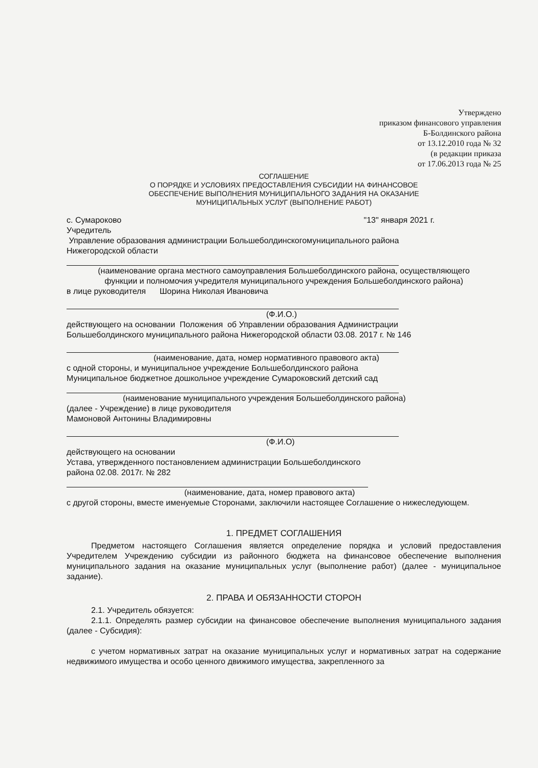Утверждено
приказом финансового управления
Б-Болдинского района
от 13.12.2010 года № 32
(в редакции приказа
от 17.06.2013 года № 25
СОГЛАШЕНИЕ
О ПОРЯДКЕ И УСЛОВИЯХ ПРЕДОСТАВЛЕНИЯ СУБСИДИИ НА ФИНАНСОВОЕ
ОБЕСПЕЧЕНИЕ ВЫПОЛНЕНИЯ МУНИЦИПАЛЬНОГО ЗАДАНИЯ НА ОКАЗАНИЕ
МУНИЦИПАЛЬНЫХ УСЛУГ (ВЫПОЛНЕНИЕ РАБОТ)
с. Сумароково "13" января 2021 г.
Учредитель
Управление образования администрации Большеболдинскогомуниципального района
Нижегородской области
(наименование органа местного самоуправления Большеболдинского района, осуществляющего
функции и полномочия учредителя муниципального учреждения Большеболдинского района)
в лице руководителя Шорина Николая Ивановича
(Ф.И.О.)
действующего на основании Положения об Управлении образования Администрации
Большеболдинского муниципального района Нижегородской области 03.08. 2017 г. № 146
(наименование, дата, номер нормативного правового акта)
с одной стороны, и муниципальное учреждение Большеболдинского района
Муниципальное бюджетное дошкольное учреждение Сумароковский детский сад
(наименование муниципального учреждения Большеболдинского района)
(далее - Учреждение) в лице руководителя
Мамоновой Антонины Владимировны
(Ф.И.О)
действующего на основании
Устава, утвержденного постановлением администрации Большеболдинского
района 02.08. 2017г. № 282
(наименование, дата, номер правового акта)
с другой стороны, вместе именуемые Сторонами, заключили настоящее Соглашение о нижеследующем.
1. ПРЕДМЕТ СОГЛАШЕНИЯ
Предметом настоящего Соглашения является определение порядка и условий предоставления Учредителем Учреждению субсидии из районного бюджета на финансовое обеспечение выполнения муниципального задания на оказание муниципальных услуг (выполнение работ) (далее - муниципальное задание).
2. ПРАВА И ОБЯЗАННОСТИ СТОРОН
2.1. Учредитель обязуется:
2.1.1. Определять размер субсидии на финансовое обеспечение выполнения муниципального задания (далее - Субсидия):
с учетом нормативных затрат на оказание муниципальных услуг и нормативных затрат на содержание недвижимого имущества и особо ценного движимого имущества, закрепленного за